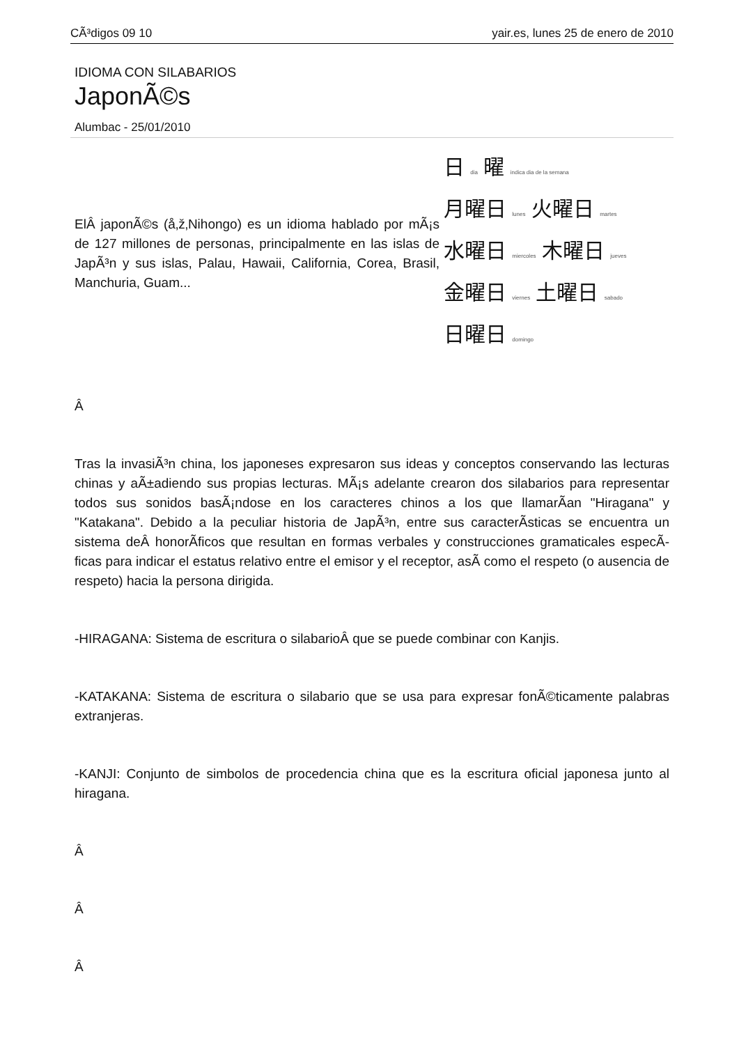CÃ³digos 09 10 yair.es, lunes 25 de enero de 2010
IDIOMA CON SILABARIOS
JaponÃ©s
Alumbac - 25/01/2010
ElÂ japonÃ©s (å‚ž‚Nihongo) es un idioma hablado por mÃ¡s de 127 millones de personas, principalmente en las islas de JapÃ³n y sus islas, Palau, Hawaii, California, Corea, Brasil, Manchuria, Guam...
日 dia 曜 indica dia de la semana
月曜日 lunes 火曜日 martes
水曜日 miercoles 木曜日 jueves
金曜日 viernes 土曜日 sabado
日曜日 domingo
Â
Tras la invasiÃ³n china, los japoneses expresaron sus ideas y conceptos conservando las lecturas chinas y aÃ±adiendo sus propias lecturas. MÃ¡s adelante crearon dos silabarios para representar todos sus sonidos basÃ¡ndose en los caracteres chinos a los que llamarÃ­an "Hiragana" y "Katakana". Debido a la peculiar historia de JapÃ³n, entre sus caracterÃ­sticas se encuentra un sistema deÂ honorÃ­ficos que resultan en formas verbales y construcciones gramaticales especÃ­ficas para indicar el estatus relativo entre el emisor y el receptor, asÃ­ como el respeto (o ausencia de respeto) hacia la persona dirigida.
-HIRAGANA: Sistema de escritura o silabarioÂ que se puede combinar con Kanjis.
-KATAKANA: Sistema de escritura o silabario que se usa para expresar fonÃ©ticamente palabras extranjeras.
-KANJI: Conjunto de simbolos de procedencia china que es la escritura oficial japonesa junto al hiragana.
Â
Â
Â